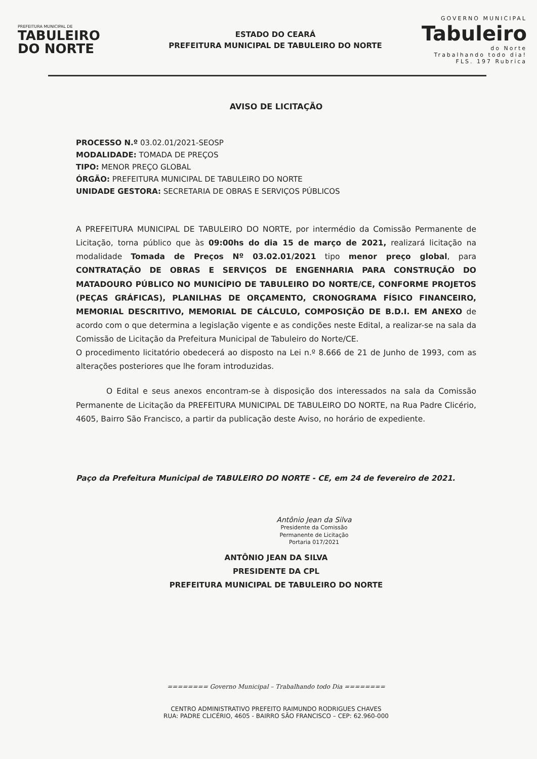PREFEITURA MUNICIPAL DE
TABULEIRO
DO NORTE
ESTADO DO CEARÁ
PREFEITURA MUNICIPAL DE TABULEIRO DO NORTE
GOVERNO MUNICIPAL
Tabuleiro
do Norte
Trabalhando todo dia!
FLS. 197 Rubrica
AVISO DE LICITAÇÃO
PROCESSO N.º 03.02.01/2021-SEOSP
MODALIDADE: TOMADA DE PREÇOS
TIPO: MENOR PREÇO GLOBAL
ÓRGÃO: PREFEITURA MUNICIPAL DE TABULEIRO DO NORTE
UNIDADE GESTORA: SECRETARIA DE OBRAS E SERVIÇOS PÚBLICOS
A PREFEITURA MUNICIPAL DE TABULEIRO DO NORTE, por intermédio da Comissão Permanente de Licitação, torna público que às 09:00hs do dia 15 de março de 2021, realizará licitação na modalidade Tomada de Preços Nº 03.02.01/2021 tipo menor preço global, para CONTRATAÇÃO DE OBRAS E SERVIÇOS DE ENGENHARIA PARA CONSTRUÇÃO DO MATADOURO PÚBLICO NO MUNICÍPIO DE TABULEIRO DO NORTE/CE, CONFORME PROJETOS (PEÇAS GRÁFICAS), PLANILHAS DE ORÇAMENTO, CRONOGRAMA FÍSICO FINANCEIRO, MEMORIAL DESCRITIVO, MEMORIAL DE CÁLCULO, COMPOSIÇÃO DE B.D.I. EM ANEXO de acordo com o que determina a legislação vigente e as condições neste Edital, a realizar-se na sala da Comissão de Licitação da Prefeitura Municipal de Tabuleiro do Norte/CE.
O procedimento licitatório obedecerá ao disposto na Lei n.º 8.666 de 21 de Junho de 1993, com as alterações posteriores que lhe foram introduzidas.
O Edital e seus anexos encontram-se à disposição dos interessados na sala da Comissão Permanente de Licitação da PREFEITURA MUNICIPAL DE TABULEIRO DO NORTE, na Rua Padre Clicério, 4605, Bairro São Francisco, a partir da publicação deste Aviso, no horário de expediente.
Paço da Prefeitura Municipal de TABULEIRO DO NORTE - CE, em 24 de fevereiro de 2021.
Antônio Jean da Silva
Presidente da Comissão
Permanente de Licitação
Portaria 017/2021
ANTÔNIO JEAN DA SILVA
PRESIDENTE DA CPL
PREFEITURA MUNICIPAL DE TABULEIRO DO NORTE
======== Governo Municipal – Trabalhando todo Dia ========
CENTRO ADMINISTRATIVO PREFEITO RAIMUNDO RODRIGUES CHAVES
RUA: PADRE CLICÉRIO, 4605 - BAIRRO SÃO FRANCISCO – CEP: 62.960-000